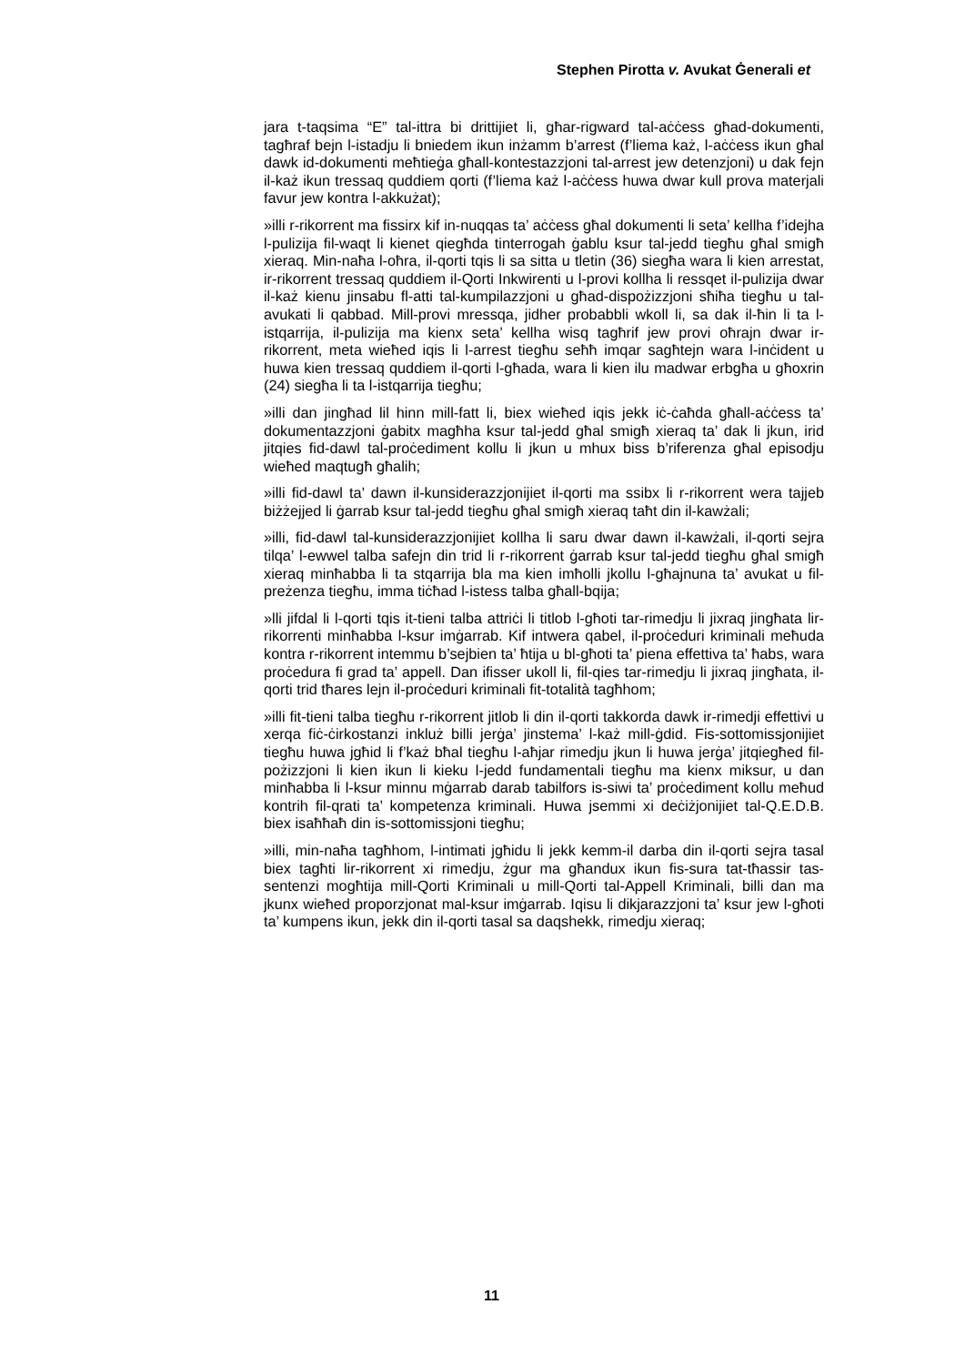Stephen Pirotta v. Avukat Ġenerali et
jara t-taqsima “E” tal-ittra bi drittijiet li, għar-rigward tal-aċċess għad-dokumenti, tagħraf bejn l-istadju li bniedem ikun inżamm b’arrest (f’liema każ, l-aċċess ikun għal dawk id-dokumenti meħtieġa għall-kontestazzjoni tal-arrest jew detenzjoni) u dak fejn il-każ ikun tressaq quddiem qorti (f’liema każ l-aċċess huwa dwar kull prova materjali favur jew kontra l-akkużat);
»illi r-rikorrent ma fissirx kif in-nuqqas ta’ aċċess għal dokumenti li seta’ kellha f’idejha l-pulizija fil-waqt li kienet qiegħda tinterrogah ġablu ksur tal-jedd tiegħu għal smigħ xieraq. Min-naħa l-oħra, il-qorti tqis li sa sitta u tletin (36) siegħa wara li kien arrestat, ir-rikorrent tressaq quddiem il-Qorti Inkwirenti u l-provi kollha li ressqet il-pulizija dwar il-każ kienu jinsabu fl-atti tal-kumpilazzjoni u għad-dispożizzjoni sħiħa tiegħu u tal-avukati li qabbad. Mill-provi mressqa, jidher probabbli wkoll li, sa dak il-ħin li ta l-istqarrija, il-pulizija ma kienx seta’ kellha wisq tagħrif jew provi oħrajn dwar ir-rikorrent, meta wieħed iqis li l-arrest tiegħu seħħ imqar sagħtejn wara l-inċident u huwa kien tressaq quddiem il-qorti l-għada, wara li kien ilu madwar erbgħa u għoxrin (24) siegħa li ta l-istqarrija tiegħu;
»illi dan jingħad lil hinn mill-fatt li, biex wieħed iqis jekk iċ-ċaħda għall-aċċess ta’ dokumentazzjoni ġabitx magħha ksur tal-jedd għal smigħ xieraq ta’ dak li jkun, irid jitqies fid-dawl tal-proċediment kollu li jkun u mhux biss b’riferenza għal episodju wieħed maqtugħ għalih;
»illi fid-dawl ta’ dawn il-kunsiderazzjonijiet il-qorti ma ssibx li r-rikorrent wera tajjeb biżżejjed li ġarrab ksur tal-jedd tiegħu għal smigħ xieraq taħt din il-kawżali;
»illi, fid-dawl tal-kunsiderazzjonijiet kollha li saru dwar dawn il-kawżali, il-qorti sejra tilqa’ l-ewwel talba safejn din trid li r-rikorrent ġarrab ksur tal-jedd tiegħu għal smigħ xieraq minħabba li ta stqarrija bla ma kien imħolli jkollu l-għajnuna ta’ avukat u fil-preżenza tiegħu, imma tiċħad l-istess talba għall-bqija;
»lli jifdal li l-qorti tqis it-tieni talba attriċi li titlob l-għoti tar-rimedju li jixraq jingħata lir-rikorrenti minħabba l-ksur imġarrab. Kif intwera qabel, il-proċeduri kriminali meħuda kontra r-rikorrent intemmu b’sejbien ta’ ħtija u bl-għoti ta’ piena effettiva ta’ ħabs, wara proċedura fi grad ta’ appell. Dan ifisser ukoll li, fil-qies tar-rimedju li jixraq jingħata, il-qorti trid tħares lejn il-proċeduri kriminali fit-totalità tagħhom;
»illi fit-tieni talba tiegħu r-rikorrent jitlob li din il-qorti takkorda dawk ir-rimedji effettivi u xerqa fiċ-ċirkostanzi inkluż billi jerġa’ jinstema’ l-każ mill-ġdid. Fis-sottomissjonijiet tiegħu huwa jgħid li f’każ bħal tiegħu l-aħjar rimedju jkun li huwa jerġa’ jitqiegħed fil-pożizzjoni li kien ikun li kieku l-jedd fundamentali tiegħu ma kienx miksur, u dan minħabba li l-ksur minnu mġarrab darab tabilfors is-siwi ta’ proċediment kollu meħud kontrih fil-qrati ta’ kompetenza kriminali. Huwa jsemmi xi deċiżjonijiet tal-Q.E.D.B. biex isaħħaħ din is-sottomissjoni tiegħu;
»illi, min-naħa tagħhom, l-intimati jgħidu li jekk kemm-il darba din il-qorti sejra tasal biex tagħti lir-rikorrent xi rimedju, żgur ma għandux ikun fis-sura tat-tħassir tas-sentenzi mogħtija mill-Qorti Kriminali u mill-Qorti tal-Appell Kriminali, billi dan ma jkunx wieħed proporzjonat mal-ksur imġarrab. Iqisu li dikjarazzjoni ta’ ksur jew l-għoti ta’ kumpens ikun, jekk din il-qorti tasal sa daqshekk, rimedju xieraq;
11